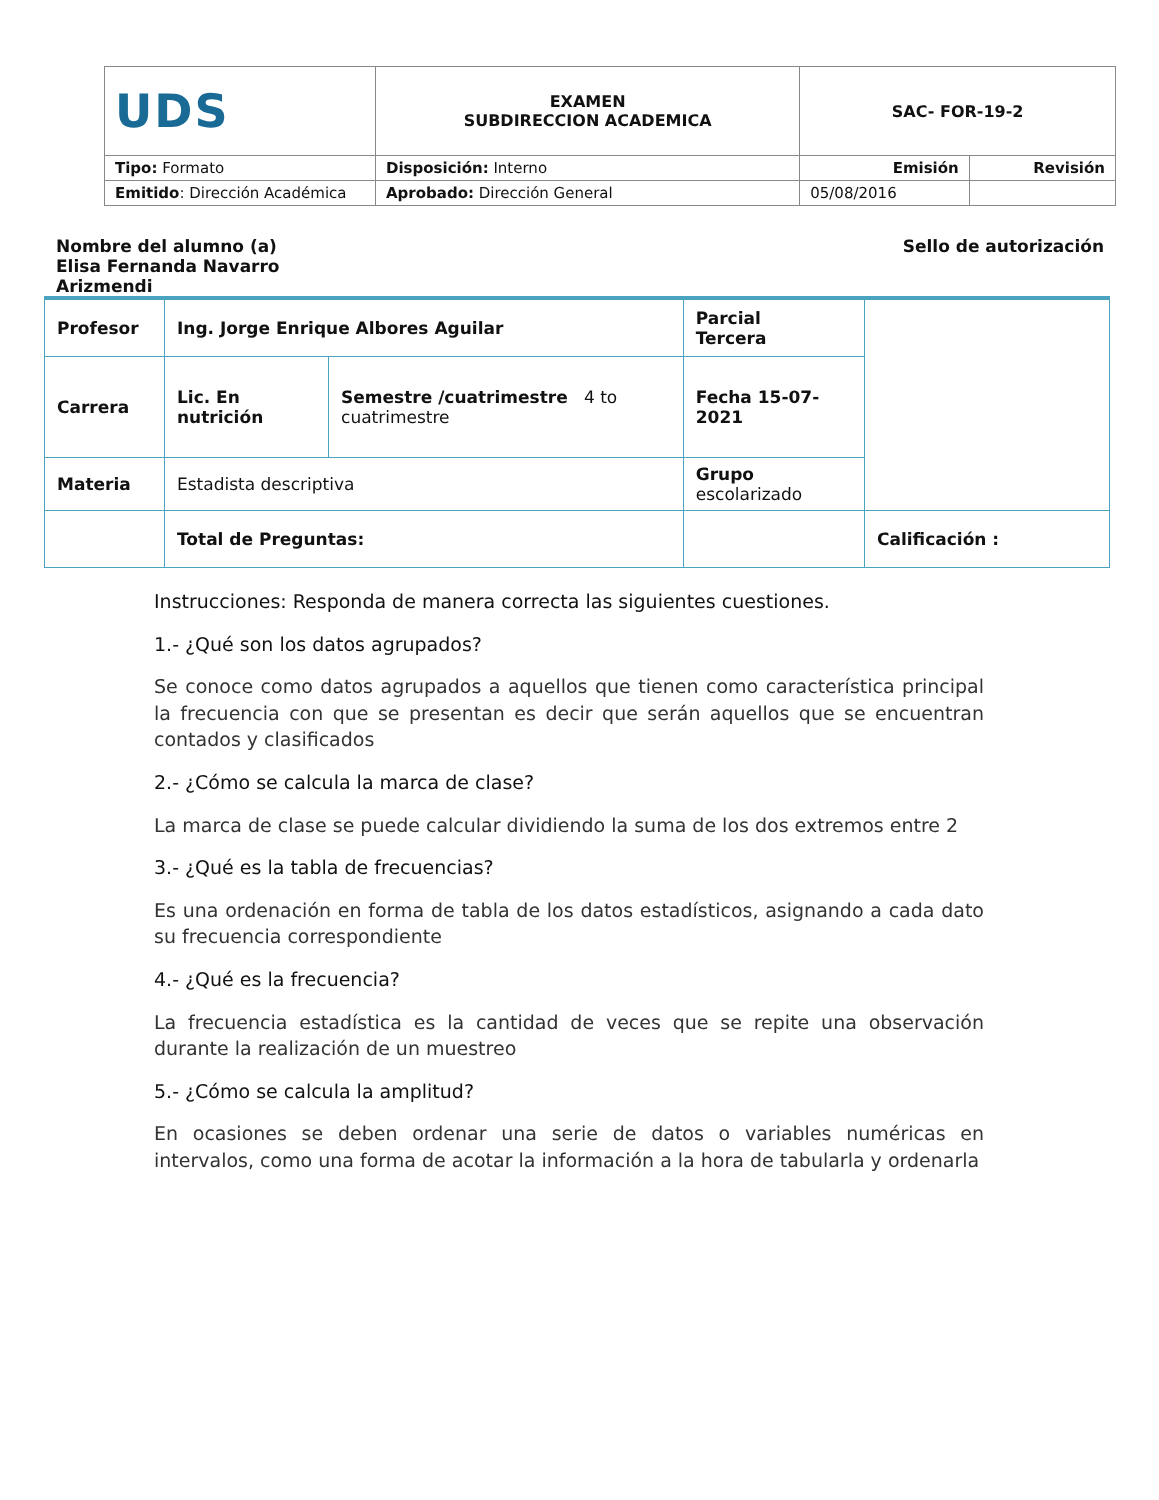| UDS | EXAMEN SUBDIRECCION ACADEMICA | SAC- FOR-19-2 | |
| Tipo: Formato | Disposición: Interno | Emisión | Revisión |
| Emitido : Dirección Académica | Aprobado: Dirección General | 05/08/2016 | |
Nombre del alumno (a) Elisa Fernanda Navarro Arizmendi
Sello de autorización
| Profesor | Ing. Jorge Enrique Albores Aguilar | | Parcial Tercera | |
| Carrera | Lic. En nutrición | Semestre /cuatrimestre 4 to cuatrimestre | Fecha 15-07-2021 | |
| Materia | Estadista descriptiva | | Grupo escolarizado | |
| | Total de Preguntas: | | | Calificación : |
Instrucciones: Responda de manera correcta las siguientes cuestiones.
1.- ¿Qué son los datos agrupados?
Se conoce como datos agrupados a aquellos que tienen como característica principal la frecuencia con que se presentan es decir que serán aquellos que se encuentran contados y clasificados
2.- ¿Cómo se calcula la marca de clase?
La marca de clase se puede calcular dividiendo la suma de los dos extremos entre 2
3.- ¿Qué es la tabla de frecuencias?
Es una ordenación en forma de tabla de los datos estadísticos, asignando a cada dato su frecuencia correspondiente
4.- ¿Qué es la frecuencia?
La frecuencia estadística es la cantidad de veces que se repite una observación durante la realización de un muestreo
5.- ¿Cómo se calcula la amplitud?
En ocasiones se deben ordenar una serie de datos o variables numéricas en intervalos, como una forma de acotar la información a la hora de tabularla y ordenarla